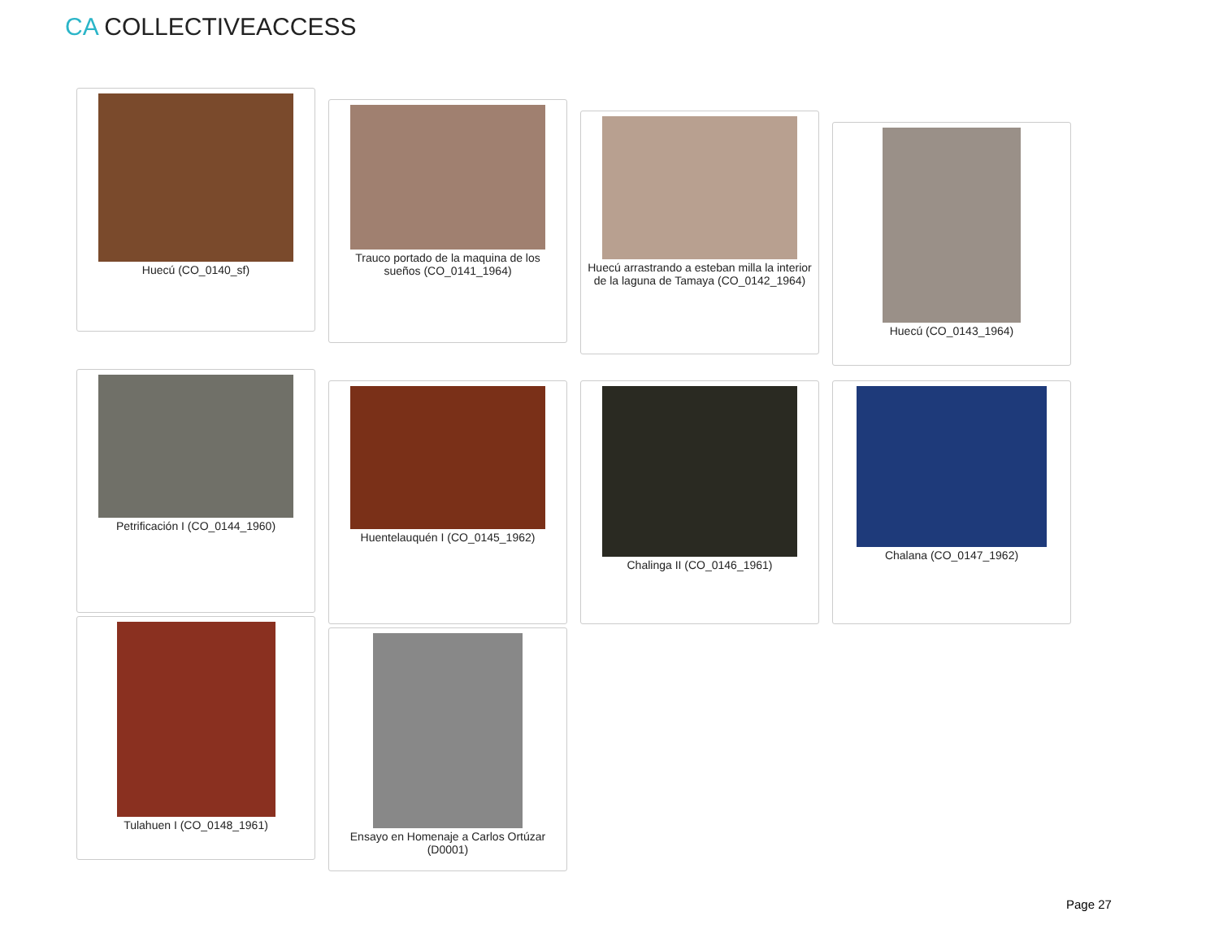CA COLLECTIVEACCESS
Huecú (CO_0140_sf)
Trauco portado de la maquina de los sueños (CO_0141_1964)
Huecú arrastrando a esteban milla la interior de la laguna de Tamaya (CO_0142_1964)
Huecú (CO_0143_1964)
Petrificación I (CO_0144_1960)
Huentelauquén I (CO_0145_1962) Chalinga II (CO_0146_1961) Chalana (CO_0147_1962)
Tulahuen I (CO_0148_1961)
Ensayo en Homenaje a Carlos Ortúzar (D0001)
Page 27